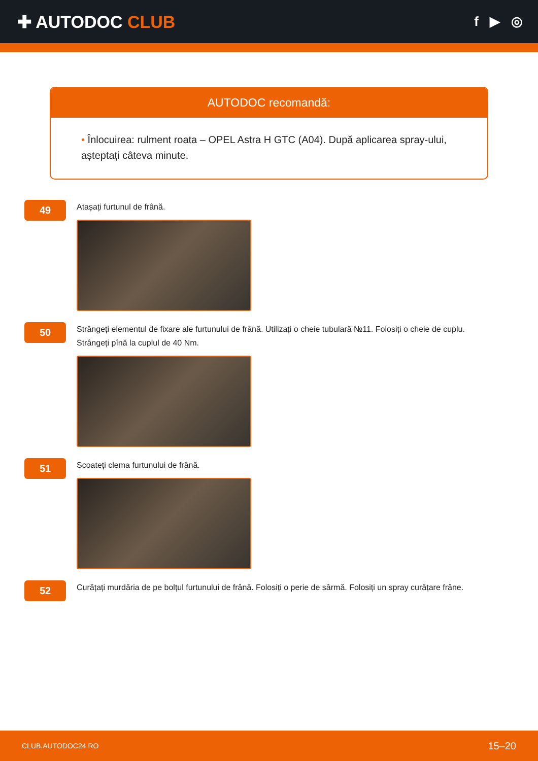✚ AUTODOC CLUB
f ▶ ◎
AUTODOC recomandă:
• Înlocuirea: rulment roata – OPEL Astra H GTC (A04). După aplicarea spray-ului, așteptați câteva minute.
49
Atașați furtunul de frână.
50
Strângeți elementul de fixare ale furtunului de frână. Utilizați o cheie tubulară №11. Folosiți o cheie de cuplu. Strângeți pînă la cuplul de 40 Nm.
51
Scoateți clema furtunului de frână.
52
Curățați murdăria de pe bolțul furtunului de frână. Folosiți o perie de sârmă. Folosiți un spray curățare frâne.
CLUB.AUTODOC24.RO 15–20